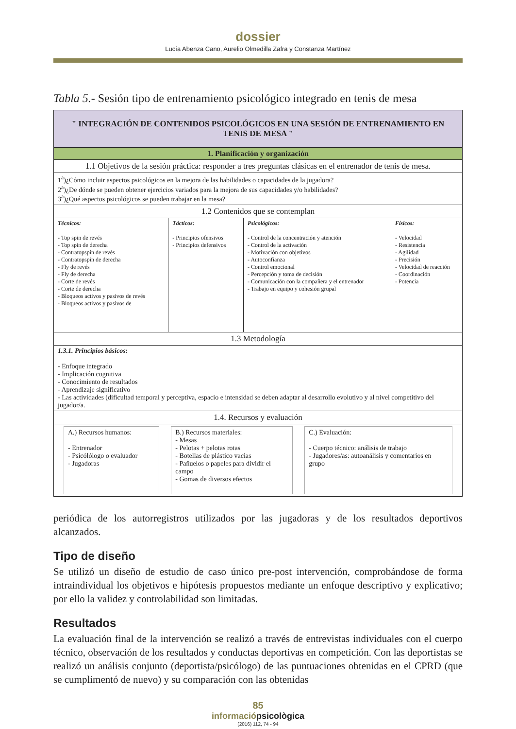dossier
Lucía Abenza Cano, Aurelio Olmedilla Zafra y Constanza Martínez
Tabla 5.- Sesión tipo de entrenamiento psicológico integrado en tenis de mesa
| " INTEGRACIÓN DE CONTENIDOS PSICOLÓGICOS EN UNA SESIÓN DE ENTRENAMIENTO EN TENIS DE MESA " | | | |
| 1. Planificación y organización | | | |
| 1.1 Objetivos de la sesión práctica: responder a tres preguntas clásicas en el entrenador de tenis de mesa. | | | |
| 1<sup>a</sup>)¿Cómo incluir aspectos psicológicos en la mejora de las habilidades o capacidades de la jugadora? 2<sup>a</sup>)¿De dónde se pueden obtener ejercicios variados para la mejora de sus capacidades y/o habilidades? 3<sup>a</sup>)¿Qué aspectos psicológicos se pueden trabajar en la mesa? | | | |
| 1.2 Contenidos que se contemplan | | | |
| Técnicos: - Top spin de revés - Top spin de derecha - Contratopspin de revés - Contratopspin de derecha - Fly de revés - Fly de derecha - Corte de revés - Corte de derecha - Bloqueos activos y pasivos de revés - Bloqueos activos y pasivos de | Tácticos: - Principios ofensivos - Principios defensivos | Psicológicos: - Control de la concentración y atención - Control de la activación - Motivación con objetivos - Autoconfianza - Control emocional - Percepción y toma de decisión - Comunicación con la compañera y el entrenador - Trabajo en equipo y cohesión grupal | Físicos: - Velocidad - Resistencia - Agilidad - Precisión - Velocidad de reacción - Coordinación - Potencia |
| 1.3 Metodología | | | |
| 1.3.1. Principios básicos: - Enfoque integrado - Implicación cognitiva - Conocimiento de resultados - Aprendizaje significativo - Las actividades (dificultad temporal y perceptiva, espacio e intensidad se deben adaptar al desarrollo evolutivo y al nivel competitivo del jugador/a. | | | |
| 1.4. Recursos y evaluación | | | |
| A.) Recursos humanos: - Entrenador - Psicólólogo o evaluador - Jugadoras B.) Recursos materiales: - Mesas - Pelotas + pelotas rotas - Botellas de plástico vacias - Pañuelos o papeles para dividir el campo - Gomas de diversos efectos C.) Evaluación: - Cuerpo técnico: análisis de trabajo - Jugadores/as: autoanálisis y comentarios en grupo | | | |
periódica de los autorregistros utilizados por las jugadoras y de los resultados deportivos alcanzados.
Tipo de diseño
Se utilizó un diseño de estudio de caso único pre-post intervención, comprobándose de forma intraindividual los objetivos e hipótesis propuestos mediante un enfoque descriptivo y explicativo; por ello la validez y controlabilidad son limitadas.
Resultados
La evaluación final de la intervención se realizó a través de entrevistas individuales con el cuerpo técnico, observación de los resultados y conductas deportivas en competición. Con las deportistas se realizó un análisis conjunto (deportista/psicólogo) de las puntuaciones obtenidas en el CPRD (que se cumplimentó de nuevo) y su comparación con las obtenidas
85
informaciópsicològica
(2016) 112, 74 - 94